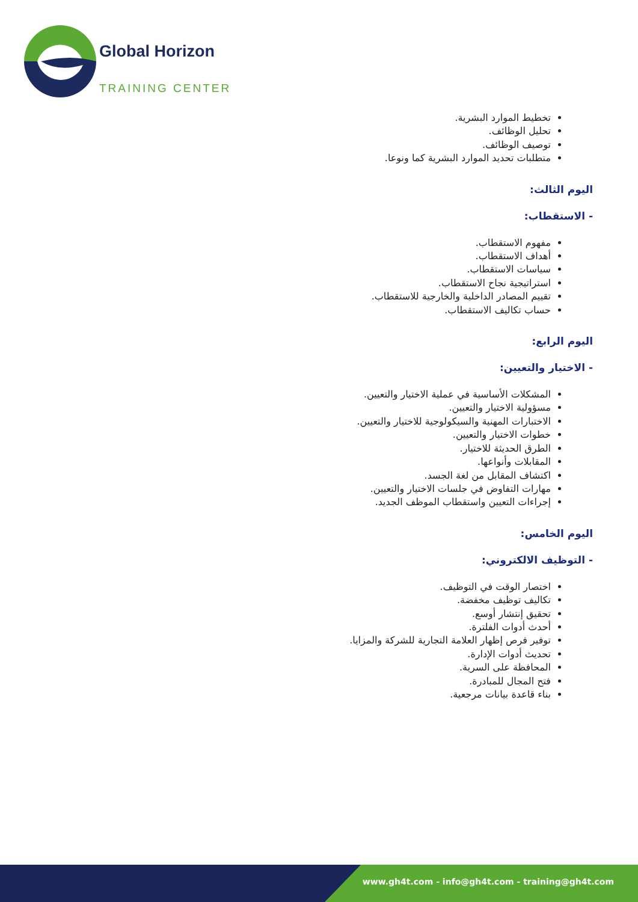Global Horizon
TRAINING CENTER
تخطيط الموارد البشرية.
تحليل الوظائف.
توصيف الوظائف.
متطلبات تحديد الموارد البشرية كما ونوعا.
اليوم الثالث:
- الاستقطاب:
مفهوم الاستقطاب.
أهداف الاستقطاب.
سياسات الاستقطاب.
استراتيجية نجاح الاستقطاب.
تقييم المصادر الداخلية والخارجية للاستقطاب.
حساب تكاليف الاستقطاب.
اليوم الرابع:
- الاختيار والتعيين:
المشكلات الأساسية في عملية الاختيار والتعيين.
مسؤولية الاختيار والتعيين.
الاختبارات المهنية والسيكولوجية للاختيار والتعيين.
خطوات الاختيار والتعيين.
الطرق الحديثة للاختيار.
المقابلات وأنواعها.
اكتشاف المقابل من لغة الجسد.
مهارات التفاوض في جلسات الاختيار والتعيين.
إجراءات التعيين واستقطاب الموظف الجديد.
اليوم الخامس:
- التوظيف الالكتروني:
اختصار الوقت في التوظيف.
تكاليف توظيف مخفضة.
تحقيق إنتشار أوسع.
أحدث أدوات الفلترة.
توفير فرص إظهار العلامة التجارية للشركة والمزايا.
تحديث أدوات الإدارة.
المحافظة على السرية.
فتح المجال للمبادرة.
بناء قاعدة بيانات مرجعية.
www.gh4t.com - info@gh4t.com - training@gh4t.com